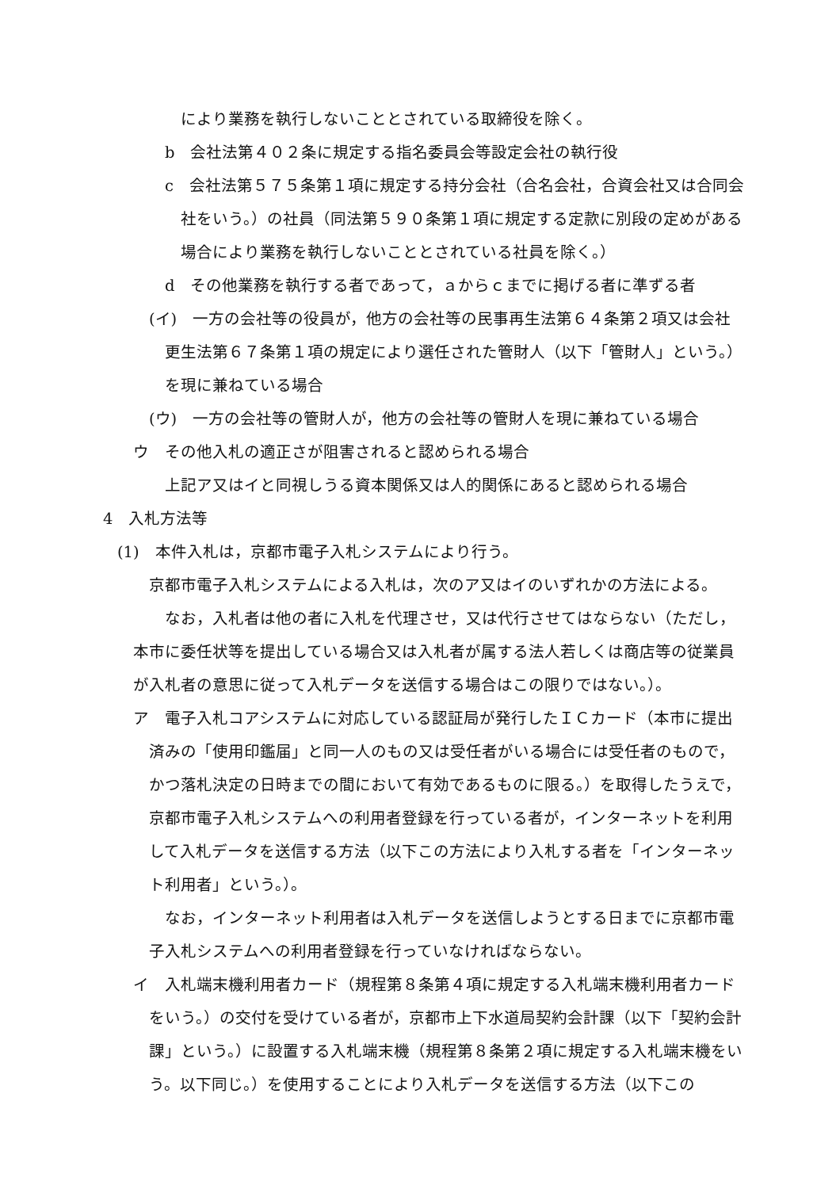により業務を執行しないこととされている取締役を除く。
b　会社法第４０２条に規定する指名委員会等設定会社の執行役
c　会社法第５７５条第１項に規定する持分会社（合名会社，合資会社又は合同会社をいう。）の社員（同法第５９０条第１項に規定する定款に別段の定めがある場合により業務を執行しないこととされている社員を除く。）
d　その他業務を執行する者であって，ａからｃまでに掲げる者に準ずる者
(イ)　一方の会社等の役員が，他方の会社等の民事再生法第６４条第２項又は会社更生法第６７条第１項の規定により選任された管財人（以下「管財人」という。）を現に兼ねている場合
(ウ)　一方の会社等の管財人が，他方の会社等の管財人を現に兼ねている場合
ウ　その他入札の適正さが阻害されると認められる場合
上記ア又はイと同視しうる資本関係又は人的関係にあると認められる場合
4　入札方法等
(1)　本件入札は，京都市電子入札システムにより行う。
京都市電子入札システムによる入札は，次のア又はイのいずれかの方法による。
なお，入札者は他の者に入札を代理させ，又は代行させてはならない（ただし，本市に委任状等を提出している場合又は入札者が属する法人若しくは商店等の従業員が入札者の意思に従って入札データを送信する場合はこの限りではない。）。
ア　電子入札コアシステムに対応している認証局が発行したＩＣカード（本市に提出済みの「使用印鑑届」と同一人のもの又は受任者がいる場合には受任者のもので，かつ落札決定の日時までの間において有効であるものに限る。）を取得したうえで，京都市電子入札システムへの利用者登録を行っている者が，インターネットを利用して入札データを送信する方法（以下この方法により入札する者を「インターネット利用者」という。）。
なお，インターネット利用者は入札データを送信しようとする日までに京都市電子入札システムへの利用者登録を行っていなければならない。
イ　入札端末機利用者カード（規程第８条第４項に規定する入札端末機利用者カードをいう。）の交付を受けている者が，京都市上下水道局契約会計課（以下「契約会計課」という。）に設置する入札端末機（規程第８条第２項に規定する入札端末機をいう。以下同じ。）を使用することにより入札データを送信する方法（以下この